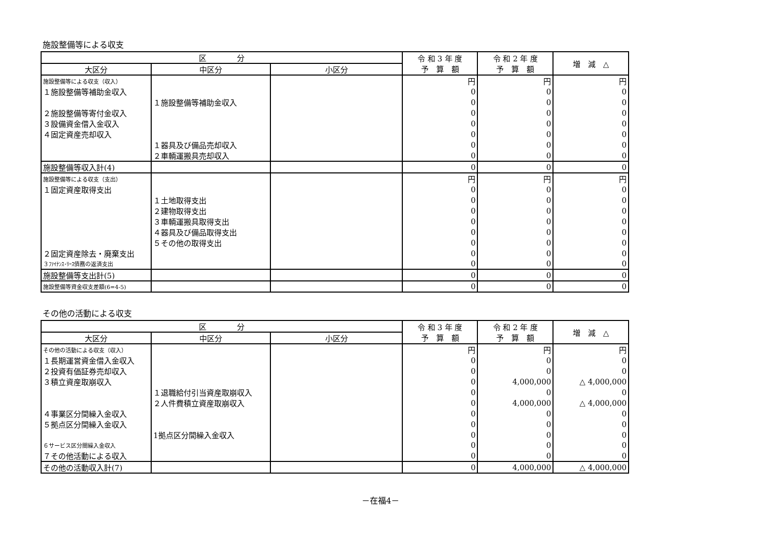施設整備等による収支
| 区 分 | | | 令 和 3 年 度 予 算 額 | 令 和 2 年 度 予 算 額 | 増 減 △ |
| --- | --- | --- | --- | --- | --- |
| 大区分 | 中区分 | 小区分 | | | |
| 施設整備等による収支（収入） | | | 円 | 円 | 円 |
| １施設整備等補助金収入 | | | 0 | 0 | 0 |
| | １施設整備等補助金収入 | | 0 | 0 | 0 |
| ２施設整備等寄付金収入 | | | 0 | 0 | 0 |
| ３設備資金借入金収入 | | | 0 | 0 | 0 |
| ４固定資産売却収入 | | | 0 | 0 | 0 |
| | １器具及び備品売却収入 | | 0 | 0 | 0 |
| | ２車輌運搬具売却収入 | | 0 | 0 | 0 |
| 施設整備等収入計(4) | | | 0 | 0 | 0 |
| 施設整備等による収支（支出） | | | 円 | 円 | 円 |
| １固定資産取得支出 | | | 0 | 0 | 0 |
| | １土地取得支出 | | 0 | 0 | 0 |
| | ２建物取得支出 | | 0 | 0 | 0 |
| | ３車輌運搬具取得支出 | | 0 | 0 | 0 |
| | ４器具及び備品取得支出 | | 0 | 0 | 0 |
| | ５その他の取得支出 | | 0 | 0 | 0 |
| ２固定資産除去・廃棄支出 | | | 0 | 0 | 0 |
| ３ﾌｧｲﾅﾝｽ･ﾘｰｽ債務の返済支出 | | | 0 | 0 | 0 |
| 施設整備等支出計(5) | | | 0 | 0 | 0 |
| 施設整備等資金収支差額(6=4-5) | | | 0 | 0 | 0 |
その他の活動による収支
| 区 分 | | | 令 和 3 年 度 予 算 額 | 令 和 2 年 度 予 算 額 | 増 減 △ |
| --- | --- | --- | --- | --- | --- |
| 大区分 | 中区分 | 小区分 | | | |
| その他の活動による収支（収入） | | | 円 | 円 | 円 |
| １長期運営資金借入金収入 | | | 0 | 0 | 0 |
| ２投資有価証券売却収入 | | | 0 | 0 | 0 |
| ３積立資産取崩収入 | | | 0 | 4,000,000 | △ 4,000,000 |
| | １退職給付引当資産取崩収入 | | 0 | 0 | 0 |
| | ２人件費積立資産取崩収入 | | 0 | 4,000,000 | △ 4,000,000 |
| ４事業区分間繰入金収入 | | | 0 | 0 | 0 |
| ５拠点区分間繰入金収入 | | | 0 | 0 | 0 |
| | 1拠点区分間繰入金収入 | | 0 | 0 | 0 |
| ６サービス区分間繰入金収入 | | | 0 | 0 | 0 |
| ７その他活動による収入 | | | 0 | 0 | 0 |
| その他の活動収入計(7) | | | 0 | 4,000,000 | △ 4,000,000 |
－在福4－